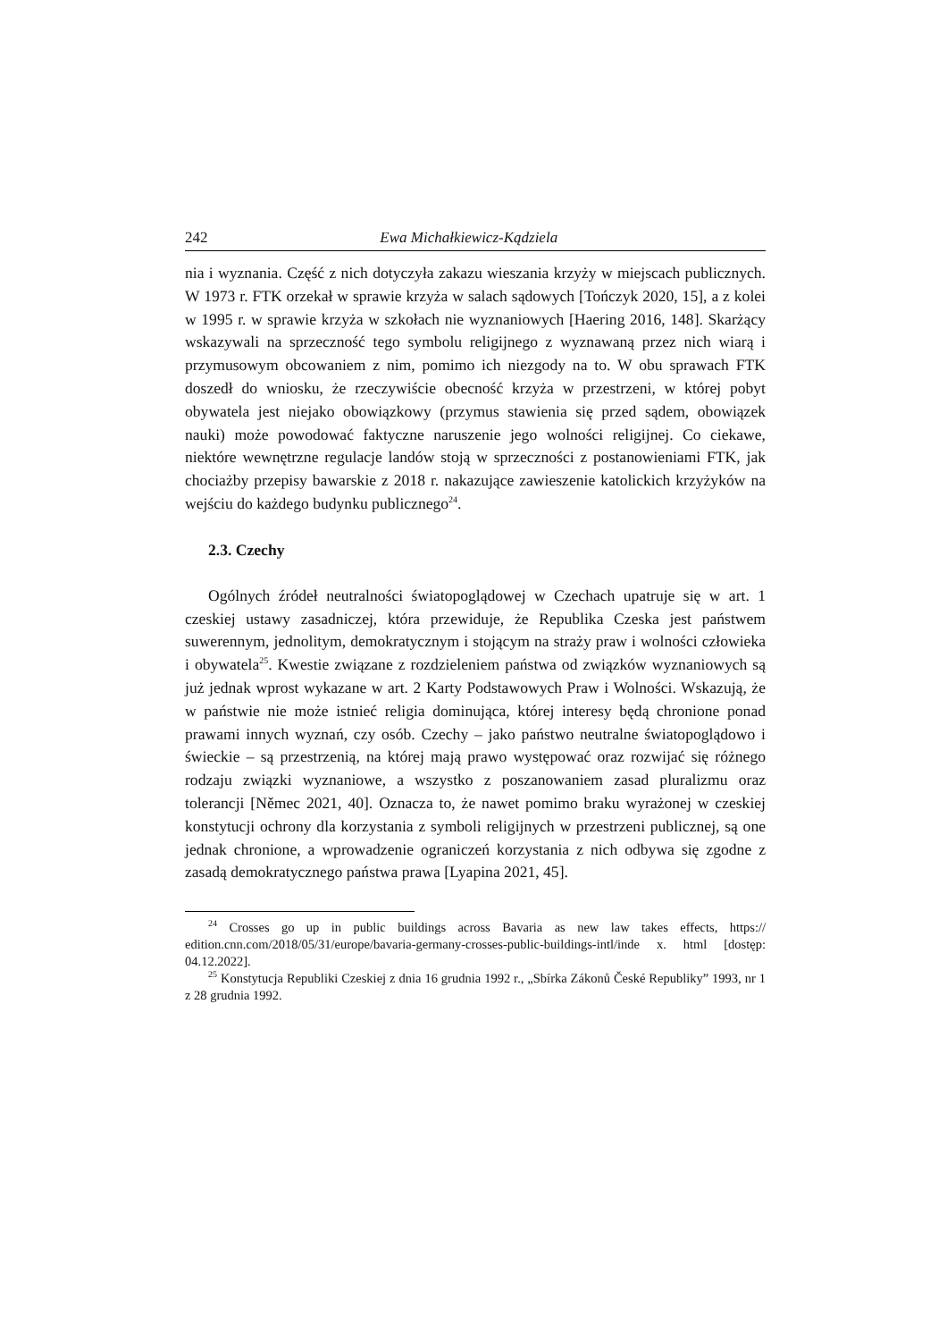242 Ewa Michałkiewicz-Kądziela
nia i wyznania. Część z nich dotyczyła zakazu wieszania krzyży w miejscach publicznych. W 1973 r. FTK orzekał w sprawie krzyża w salach sądowych [Tończyk 2020, 15], a z kolei w 1995 r. w sprawie krzyża w szkołach nie wyznaniowych [Haering 2016, 148]. Skarżący wskazywali na sprzeczność tego symbolu religijnego z wyznawaną przez nich wiarą i przymusowym obcowaniem z nim, pomimo ich niezgody na to. W obu sprawach FTK doszedł do wniosku, że rzeczywiście obecność krzyża w przestrzeni, w której pobyt obywatela jest niejako obowiązkowy (przymus stawienia się przed sądem, obowiązek nauki) może powodować faktyczne naruszenie jego wolności religijnej. Co ciekawe, niektóre wewnętrzne regulacje landów stoją w sprzeczności z postanowieniami FTK, jak chociażby przepisy bawarskie z 2018 r. nakazujące zawieszenie katolickich krzyżyków na wejściu do każdego budynku publicznego<sup>24</sup>.
2.3. Czechy
Ogólnych źródeł neutralności światopoglądowej w Czechach upatruje się w art. 1 czeskiej ustawy zasadniczej, która przewiduje, że Republika Czeska jest państwem suwerennym, jednolitym, demokratycznym i stojącym na straży praw i wolności człowieka i obywatela<sup>25</sup>. Kwestie związane z rozdzieleniem państwa od związków wyznaniowych są już jednak wprost wykazane w art. 2 Karty Podstawowych Praw i Wolności. Wskazują, że w państwie nie może istnieć religia dominująca, której interesy będą chronione ponad prawami innych wyznań, czy osób. Czechy – jako państwo neutralne światopoglądowo i świeckie – są przestrzenią, na której mają prawo występować oraz rozwijać się różnego rodzaju związki wyznaniowe, a wszystko z poszanowaniem zasad pluralizmu oraz tolerancji [Němec 2021, 40]. Oznacza to, że nawet pomimo braku wyrażonej w czeskiej konstytucji ochrony dla korzystania z symboli religijnych w przestrzeni publicznej, są one jednak chronione, a wprowadzenie ograniczeń korzystania z nich odbywa się zgodne z zasadą demokratycznego państwa prawa [Lyapina 2021, 45].
<sup>24</sup> Crosses go up in public buildings across Bavaria as new law takes effects, https:// edition.cnn.com/2018/05/31/europe/bavaria-germany-crosses-public-buildings-intl/inde x. html [dostęp: 04.12.2022].
<sup>25</sup> Konstytucja Republiki Czeskiej z dnia 16 grudnia 1992 r., „Sbírka Zákonů České Republiky” 1993, nr 1 z 28 grudnia 1992.